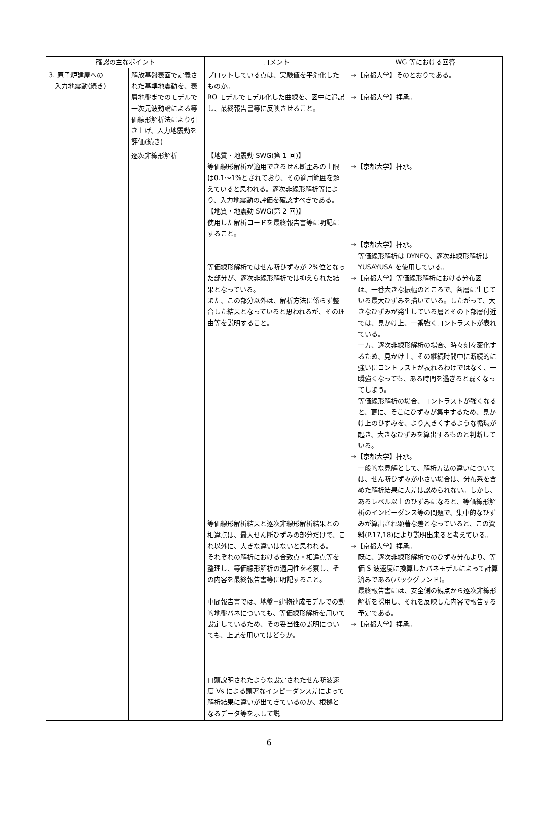| 確認の主なポイント | | コメント | WG 等における回答 |
| --- | --- | --- | --- |
| 3. 原子炉建屋への 入力地震動(続き) | 解放基盤表面で定義された基準地震動を、表層地盤までのモデルで一次元波動論による等価線形解析法により引き上げ、入力地震動を評価(続き) | プロットしている点は、実験値を平滑化したものか。 RO モデルでモデル化した曲線を、図中に追記し、最終報告書等に反映させること。 | →【京都大学】そのとおりである。 →【京都大学】拝承。 |
| | 逐次非線形解析 | 【地質・地震動 SWG(第 1 回)】 等価線形解析が適用できるせん断歪みの上限は0.1～1%とされており、その適用範囲を超えていると思われる。逐次非線形解析等により、入力地震動の評価を確認すべきである。 【地質・地震動 SWG(第 2 回)】 使用した解析コードを最終報告書等に明記にすること。 等価線形解析ではせん断ひずみが 2%位となった部分が、逐次非線形解析では抑えられた結果となっている。 また、この部分以外は、解析方法に係らず整合した結果となっていると思われるが、その理由等を説明すること。 等価線形解析結果と逐次非線形解析結果との相違点は、最大せん断ひずみの部分だけで、これ以外に、大きな違いはないと思われる。 それぞれの解析における合致点・相違点等を整理し、等価線形解析の適用性を考察し、その内容を最終報告書等に明記すること。 中間報告書では、地盤−建物連成モデルでの動的地盤バネについても、等価線形解析を用いて設定しているため、その妥当性の説明についても、上記を用いてはどうか。 口頭説明されたような設定されたせん断波速度 Vs による顕著なインピーダンス差によって解析結果に違いが出てきているのか、根拠となるデータ等を示して説 | →【京都大学】拝承。 →【京都大学】拝承。 等価線形解析は DYNEQ、逐次非線形解析は YUSAYUSA を使用している。 →【京都大学】等価線形解析における分布図 は、一番大きな振幅のところで、各層に生じている最大ひずみを描いている。したがって、大きなひずみが発生している層とその下部層付近では、見かけ上、一番強くコントラストが表れている。 一方、逐次非線形解析の場合、時々刻々変化するため、見かけ上、その継続時間中に断続的に強いにコントラストが表れるわけではなく、一瞬強くなっても、ある時間を過ぎると弱くなってしまう。 等価線形解析の場合、コントラストが強くなると、更に、そこにひずみが集中するため、見かけ上のひずみを、より大きくするような循環が起き、大きなひずみを算出するものと判断している。 →【京都大学】拝承。 一般的な見解として、解析方法の違いについては、せん断ひずみが小さい場合は、分布系を含めた解析結果に大差は認められない。しかし、あるレベル以上のひずみになると、等価線形解析のインピーダンス等の問題で、集中的なひずみが算出され顕著な差となっていると、この資料(P.17,18)により説明出来ると考えている。 →【京都大学】拝承。 既に、逐次非線形解析でのひずみ分布より、等価 S 波速度に換算したバネモデルによって計算済みである(バックグランド)。 最終報告書には、安全側の観点から逐次非線形解析を採用し、それを反映した内容で報告する予定である。 →【京都大学】拝承。 |
6